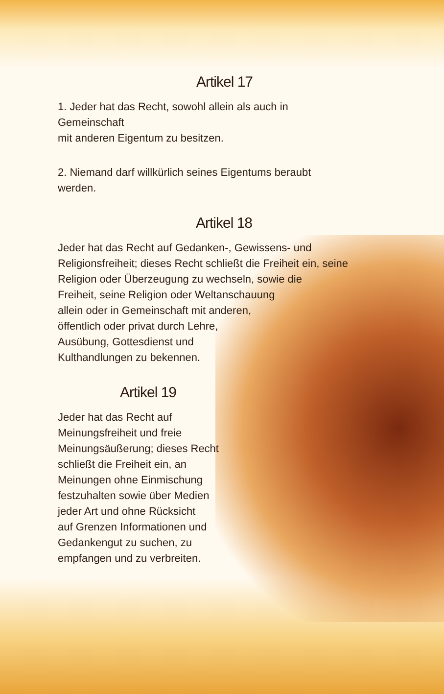Artikel 17
1. Jeder hat das Recht, sowohl allein als auch in Gemeinschaft
mit anderen Eigentum zu besitzen.
2. Niemand darf willkürlich seines Eigentums beraubt werden.
Artikel 18
Jeder hat das Recht auf Gedanken-, Gewissens- und
Religionsfreiheit; dieses Recht schließt die Freiheit ein, seine
Religion oder Überzeugung zu wechseln, sowie die
Freiheit, seine Religion oder Weltanschauung
allein oder in Gemeinschaft mit anderen,
öffentlich oder privat durch Lehre,
Ausübung, Gottesdienst und
Kulthandlungen zu bekennen.
Artikel 19
Jeder hat das Recht auf
Meinungsfreiheit und freie
Meinungsäußerung; dieses Recht
schließt die Freiheit ein, an
Meinungen ohne Einmischung
festzuhalten sowie über Medien
jeder Art und ohne Rücksicht
auf Grenzen Informationen und
Gedankengut zu suchen, zu
empfangen und zu verbreiten.